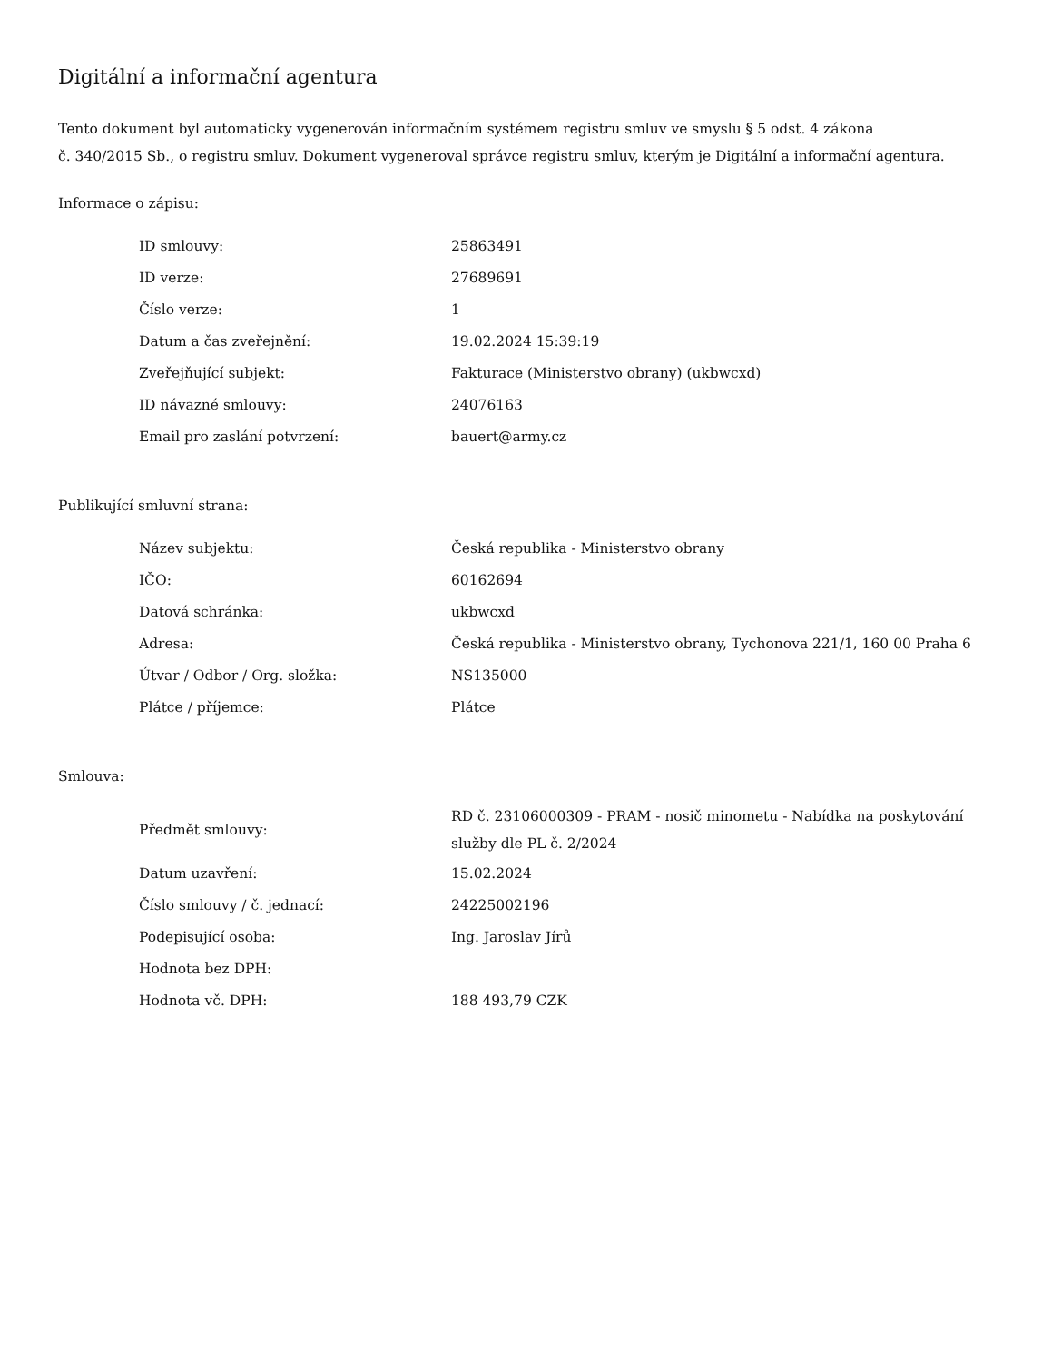Digitální a informační agentura
Tento dokument byl automaticky vygenerován informačním systémem registru smluv ve smyslu § 5 odst. 4 zákona
č. 340/2015 Sb., o registru smluv. Dokument vygeneroval správce registru smluv, kterým je Digitální a informační agentura.
Informace o zápisu:
| ID smlouvy: | 25863491 |
| ID verze: | 27689691 |
| Číslo verze: | 1 |
| Datum a čas zveřejnění: | 19.02.2024 15:39:19 |
| Zveřejňující subjekt: | Fakturace (Ministerstvo obrany) (ukbwcxd) |
| ID návazné smlouvy: | 24076163 |
| Email pro zaslání potvrzení: | bauert@army.cz |
Publikující smluvní strana:
| Název subjektu: | Česká republika - Ministerstvo obrany |
| IČO: | 60162694 |
| Datová schránka: | ukbwcxd |
| Adresa: | Česká republika - Ministerstvo obrany, Tychonova 221/1, 160 00 Praha 6 |
| Útvar / Odbor / Org. složka: | NS135000 |
| Plátce / příjemce: | Plátce |
Smlouva:
| Předmět smlouvy: | RD č. 23106000309 - PRAM - nosič minometu - Nabídka na poskytování služby dle PL č. 2/2024 |
| Datum uzavření: | 15.02.2024 |
| Číslo smlouvy / č. jednací: | 24225002196 |
| Podepisující osoba: | Ing. Jaroslav Jírů |
| Hodnota bez DPH: | |
| Hodnota vč. DPH: | 188 493,79 CZK |